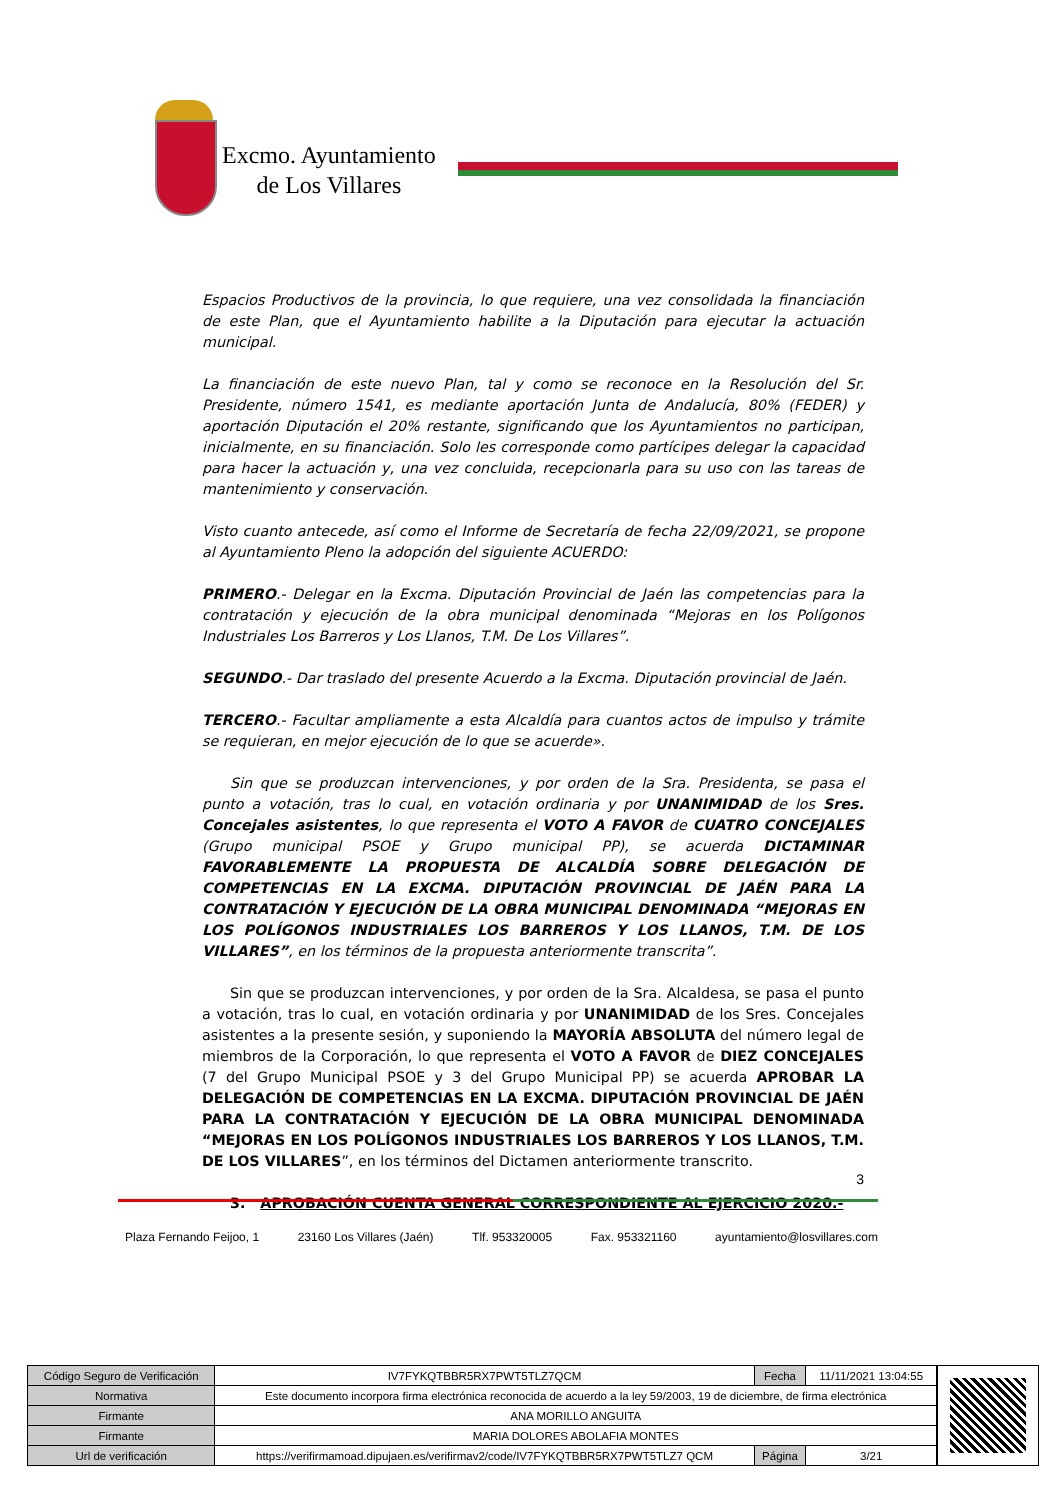Excmo. Ayuntamiento
de Los Villares
Espacios Productivos de la provincia, lo que requiere, una vez consolidada la financiación de este Plan, que el Ayuntamiento habilite a la Diputación para ejecutar la actuación municipal.
La financiación de este nuevo Plan, tal y como se reconoce en la Resolución del Sr. Presidente, número 1541, es mediante aportación Junta de Andalucía, 80% (FEDER) y aportación Diputación el 20% restante, significando que los Ayuntamientos no participan, inicialmente, en su financiación. Solo les corresponde como partícipes delegar la capacidad para hacer la actuación y, una vez concluida, recepcionarla para su uso con las tareas de mantenimiento y conservación.
Visto cuanto antecede, así como el Informe de Secretaría de fecha 22/09/2021, se propone al Ayuntamiento Pleno la adopción del siguiente ACUERDO:
PRIMERO.- Delegar en la Excma. Diputación Provincial de Jaén las competencias para la contratación y ejecución de la obra municipal denominada “Mejoras en los Polígonos Industriales Los Barreros y Los Llanos, T.M. De Los Villares”.
SEGUNDO.- Dar traslado del presente Acuerdo a la Excma. Diputación provincial de Jaén.
TERCERO.- Facultar ampliamente a esta Alcaldía para cuantos actos de impulso y trámite se requieran, en mejor ejecución de lo que se acuerde».
Sin que se produzcan intervenciones, y por orden de la Sra. Presidenta, se pasa el punto a votación, tras lo cual, en votación ordinaria y por UNANIMIDAD de los Sres. Concejales asistentes, lo que representa el VOTO A FAVOR de CUATRO CONCEJALES (Grupo municipal PSOE y Grupo municipal PP), se acuerda DICTAMINAR FAVORABLEMENTE LA PROPUESTA DE ALCALDÍA SOBRE DELEGACIÓN DE COMPETENCIAS EN LA EXCMA. DIPUTACIÓN PROVINCIAL DE JAÉN PARA LA CONTRATACIÓN Y EJECUCIÓN DE LA OBRA MUNICIPAL DENOMINADA “MEJORAS EN LOS POLÍGONOS INDUSTRIALES LOS BARREROS Y LOS LLANOS, T.M. DE LOS VILLARES”, en los términos de la propuesta anteriormente transcrita”.
Sin que se produzcan intervenciones, y por orden de la Sra. Alcaldesa, se pasa el punto a votación, tras lo cual, en votación ordinaria y por UNANIMIDAD de los Sres. Concejales asistentes a la presente sesión, y suponiendo la MAYORÍA ABSOLUTA del número legal de miembros de la Corporación, lo que representa el VOTO A FAVOR de DIEZ CONCEJALES (7 del Grupo Municipal PSOE y 3 del Grupo Municipal PP) se acuerda APROBAR LA DELEGACIÓN DE COMPETENCIAS EN LA EXCMA. DIPUTACIÓN PROVINCIAL DE JAÉN PARA LA CONTRATACIÓN Y EJECUCIÓN DE LA OBRA MUNICIPAL DENOMINADA “MEJORAS EN LOS POLÍGONOS INDUSTRIALES LOS BARREROS Y LOS LLANOS, T.M. DE LOS VILLARES”, en los términos del Dictamen anteriormente transcrito.
3. APROBACIÓN CUENTA GENERAL CORRESPONDIENTE AL EJERCICIO 2020.-
3
Plaza Fernando Feijoo, 1 23160 Los Villares (Jaén) Tlf. 953320005 Fax. 953321160 ayuntamiento@losvillares.com
| Código Seguro de Verificación | IV7FYKQTBBR5RX7PWT5TLZ7QCM | Fecha | 11/11/2021 13:04:55 |
| Normativa | Este documento incorpora firma electrónica reconocida de acuerdo a la ley 59/2003, 19 de diciembre, de firma electrónica | | |
| Firmante | ANA MORILLO ANGUITA | | |
| Firmante | MARIA DOLORES ABOLAFIA MONTES | | |
| Url de verificación | https://verifirmamoad.dipujaen.es/verifirmav2/code/IV7FYKQTBBR5RX7PWT5TLZ7 QCM | Página | 3/21 |